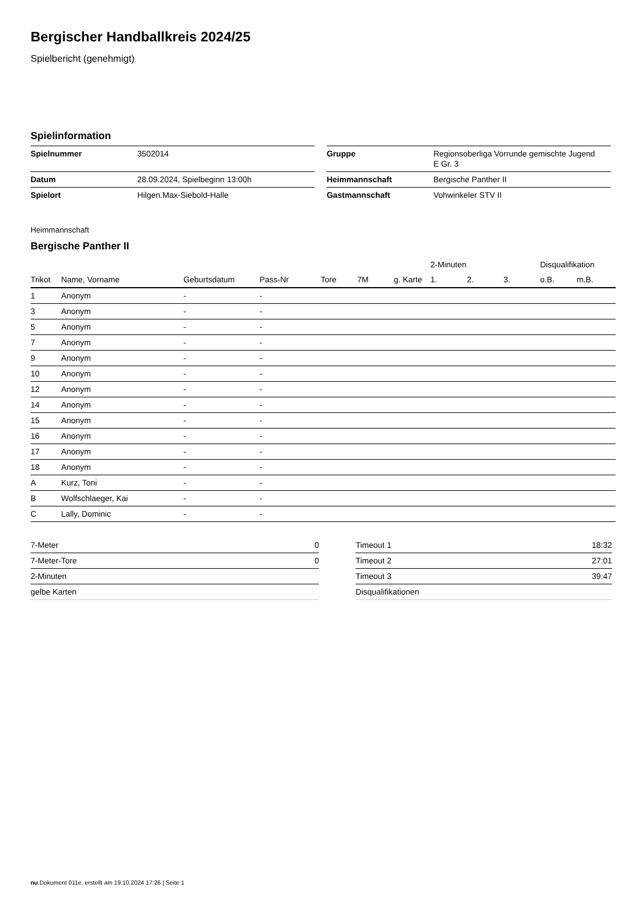Bergischer Handballkreis 2024/25
Spielbericht (genehmigt)
Spielinformation
| Spielnummer | 3502014 |
| Datum | 28.09.2024, Spielbeginn 13:00h |
| Spielort | Hilgen.Max-Siebold-Halle |
| Gruppe | Regionsoberliga Vorrunde gemischte Jugend E Gr. 3 |
| Heimmannschaft | Bergische Panther II |
| Gastmannschaft | Vohwinkeler STV II |
Heimmannschaft
Bergische Panther II
| | | | | | | | 2-Minuten | | | Disqualifikation | |
| --- | --- | --- | --- | --- | --- | --- | --- | --- | --- | --- | --- |
| Trikot | Name, Vorname | Geburtsdatum | Pass-Nr | Tore | 7M | g. Karte | 1. | 2. | 3. | o.B. | m.B. |
| 1 | Anonym | - | - | | | | | | | | |
| 3 | Anonym | - | - | | | | | | | | |
| 5 | Anonym | - | - | | | | | | | | |
| 7 | Anonym | - | - | | | | | | | | |
| 9 | Anonym | - | - | | | | | | | | |
| 10 | Anonym | - | - | | | | | | | | |
| 12 | Anonym | - | - | | | | | | | | |
| 14 | Anonym | - | - | | | | | | | | |
| 15 | Anonym | - | - | | | | | | | | |
| 16 | Anonym | - | - | | | | | | | | |
| 17 | Anonym | - | - | | | | | | | | |
| 18 | Anonym | - | - | | | | | | | | |
| A | Kurz, Toni | - | - | | | | | | | | |
| B | Wolfschlaeger, Kai | - | - | | | | | | | | |
| C | Lally, Dominic | - | - | | | | | | | | |
| 7-Meter | 0 |
| 7-Meter-Tore | 0 |
| 2-Minuten | |
| gelbe Karten | |
| Timeout 1 | 18:32 |
| Timeout 2 | 27:01 |
| Timeout 3 | 39:47 |
| Disqualifikationen | |
nu.Dokument 011e, erstellt am 19.10.2024 17:26 | Seite 1